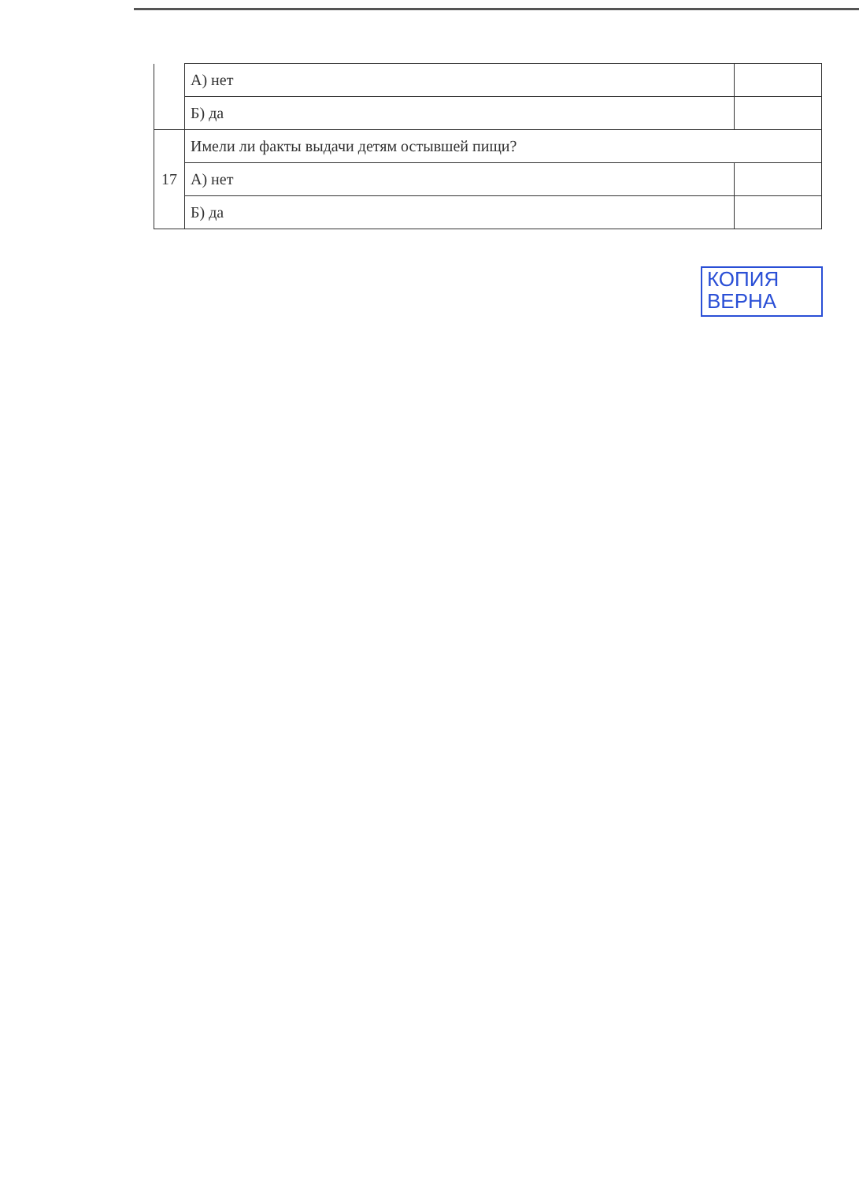| | А) нет | |
| | Б) да | |
| 17 | Имели ли факты выдачи детям остывшей пищи? | |
| | А) нет | |
| | Б) да | |
КОПИЯ
ВЕРНА